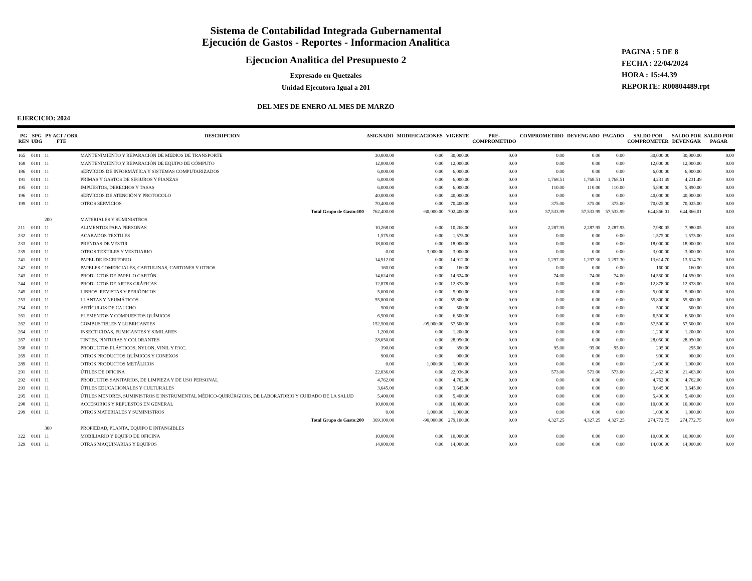Sistema de Contabilidad Integrada Gubernamental
Ejecución de Gastos - Reportes - Informacion Analitica
Ejecucion Analitica del Presupuesto 2
Expresado en Quetzales
Unidad Ejecutora Igual a 201
DEL MES DE ENERO AL MES DE MARZO
PAGINA : 5 DE 8
FECHA : 22/04/2024
HORA : 15:44.39
REPORTE: R00804489.rpt
EJERCICIO: 2024
| PG REN | SPG UBG | PY ACT / OBR FTE | DESCRIPCION | ASIGNADO | MODIFICACIONES | VIGENTE | PRE- COMPROMETIDO | COMPROMETIDO | DEVENGADO | PAGADO | SALDO POR COMPROMETER | SALDO POR DEVENGAR | SALDO POR PAGAR |
| --- | --- | --- | --- | --- | --- | --- | --- | --- | --- | --- | --- | --- | --- |
| 165 | 0101 | 11 | MANTENIMIENTO Y REPARACIÓN DE MEDIOS DE TRANSPORTE | 30,000.00 | 0.00 | 30,000.00 | 0.00 | 0.00 | 0.00 | 0.00 | 30,000.00 | 30,000.00 | 0.00 |
| 168 | 0101 | 11 | MANTENIMIENTO Y REPARACIÓN DE EQUIPO DE CÓMPUTO | 12,000.00 | 0.00 | 12,000.00 | 0.00 | 0.00 | 0.00 | 0.00 | 12,000.00 | 12,000.00 | 0.00 |
| 186 | 0101 | 11 | SERVICIOS DE INFORMÁTICA Y SISTEMAS COMPUTARIZADOS | 6,000.00 | 0.00 | 6,000.00 | 0.00 | 0.00 | 0.00 | 0.00 | 6,000.00 | 6,000.00 | 0.00 |
| 191 | 0101 | 11 | PRIMAS Y GASTOS DE SEGUROS Y FIANZAS | 6,000.00 | 0.00 | 6,000.00 | 0.00 | 1,768.51 | 1,768.51 | 1,768.51 | 4,231.49 | 4,231.49 | 0.00 |
| 195 | 0101 | 11 | IMPUESTOS, DERECHOS Y TASAS | 6,000.00 | 0.00 | 6,000.00 | 0.00 | 110.00 | 110.00 | 110.00 | 5,890.00 | 5,890.00 | 0.00 |
| 196 | 0101 | 11 | SERVICIOS DE ATENCIÓN Y PROTOCOLO | 40,000.00 | 0.00 | 40,000.00 | 0.00 | 0.00 | 0.00 | 0.00 | 40,000.00 | 40,000.00 | 0.00 |
| 199 | 0101 | 11 | OTROS SERVICIOS | 70,400.00 | 0.00 | 70,400.00 | 0.00 | 375.00 | 375.00 | 375.00 | 70,025.00 | 70,025.00 | 0.00 |
| | | | Total Grupo de Gasto:100 | 762,400.00 | -60,000.00 | 702,400.00 | 0.00 | 57,533.99 | 57,533.99 | 57,533.99 | 644,866.01 | 644,866.01 | 0.00 |
| | | 200 | MATERIALES Y SUMINISTROS | | | | | | | | | | |
| 211 | 0101 | 11 | ALIMENTOS PARA PERSONAS | 10,268.00 | 0.00 | 10,268.00 | 0.00 | 2,287.95 | 2,287.95 | 2,287.95 | 7,980.05 | 7,980.05 | 0.00 |
| 232 | 0101 | 11 | ACABADOS TEXTILES | 1,575.00 | 0.00 | 1,575.00 | 0.00 | 0.00 | 0.00 | 0.00 | 1,575.00 | 1,575.00 | 0.00 |
| 233 | 0101 | 11 | PRENDAS DE VESTIR | 18,000.00 | 0.00 | 18,000.00 | 0.00 | 0.00 | 0.00 | 0.00 | 18,000.00 | 18,000.00 | 0.00 |
| 239 | 0101 | 11 | OTROS TEXTILES Y VESTUARIO | 0.00 | 3,000.00 | 3,000.00 | 0.00 | 0.00 | 0.00 | 0.00 | 3,000.00 | 3,000.00 | 0.00 |
| 241 | 0101 | 11 | PAPEL DE ESCRITORIO | 14,912.00 | 0.00 | 14,912.00 | 0.00 | 1,297.30 | 1,297.30 | 1,297.30 | 13,614.70 | 13,614.70 | 0.00 |
| 242 | 0101 | 11 | PAPELES COMERCIALES, CARTULINAS, CARTONES Y OTROS | 160.00 | 0.00 | 160.00 | 0.00 | 0.00 | 0.00 | 0.00 | 160.00 | 160.00 | 0.00 |
| 243 | 0101 | 11 | PRODUCTOS DE PAPEL O CARTÓN | 14,624.00 | 0.00 | 14,624.00 | 0.00 | 74.00 | 74.00 | 74.00 | 14,550.00 | 14,550.00 | 0.00 |
| 244 | 0101 | 11 | PRODUCTOS DE ARTES GRÁFICAS | 12,878.00 | 0.00 | 12,878.00 | 0.00 | 0.00 | 0.00 | 0.00 | 12,878.00 | 12,878.00 | 0.00 |
| 245 | 0101 | 11 | LIBROS, REVISTAS Y PERIÓDICOS | 5,000.00 | 0.00 | 5,000.00 | 0.00 | 0.00 | 0.00 | 0.00 | 5,000.00 | 5,000.00 | 0.00 |
| 253 | 0101 | 11 | LLANTAS Y NEUMÁTICOS | 55,800.00 | 0.00 | 55,800.00 | 0.00 | 0.00 | 0.00 | 0.00 | 55,800.00 | 55,800.00 | 0.00 |
| 254 | 0101 | 11 | ARTÍCULOS DE CAUCHO | 500.00 | 0.00 | 500.00 | 0.00 | 0.00 | 0.00 | 0.00 | 500.00 | 500.00 | 0.00 |
| 261 | 0101 | 11 | ELEMENTOS Y COMPUESTOS QUÍMICOS | 6,500.00 | 0.00 | 6,500.00 | 0.00 | 0.00 | 0.00 | 0.00 | 6,500.00 | 6,500.00 | 0.00 |
| 262 | 0101 | 11 | COMBUSTIBLES Y LUBRICANTES | 152,500.00 | -95,000.00 | 57,500.00 | 0.00 | 0.00 | 0.00 | 0.00 | 57,500.00 | 57,500.00 | 0.00 |
| 264 | 0101 | 11 | INSECTICIDAS, FUMIGANTES Y SIMILARES | 1,200.00 | 0.00 | 1,200.00 | 0.00 | 0.00 | 0.00 | 0.00 | 1,200.00 | 1,200.00 | 0.00 |
| 267 | 0101 | 11 | TINTES, PINTURAS Y COLORANTES | 28,050.00 | 0.00 | 28,050.00 | 0.00 | 0.00 | 0.00 | 0.00 | 28,050.00 | 28,050.00 | 0.00 |
| 268 | 0101 | 11 | PRODUCTOS PLÁSTICOS, NYLON, VINIL Y P.V.C. | 390.00 | 0.00 | 390.00 | 0.00 | 95.00 | 95.00 | 95.00 | 295.00 | 295.00 | 0.00 |
| 269 | 0101 | 11 | OTROS PRODUCTOS QUÍMICOS Y CONEXOS | 900.00 | 0.00 | 900.00 | 0.00 | 0.00 | 0.00 | 0.00 | 900.00 | 900.00 | 0.00 |
| 289 | 0101 | 11 | OTROS PRODUCTOS METÁLICOS | 0.00 | 1,000.00 | 1,000.00 | 0.00 | 0.00 | 0.00 | 0.00 | 1,000.00 | 1,000.00 | 0.00 |
| 291 | 0101 | 11 | ÚTILES DE OFICINA | 22,036.00 | 0.00 | 22,036.00 | 0.00 | 573.00 | 573.00 | 573.00 | 21,463.00 | 21,463.00 | 0.00 |
| 292 | 0101 | 11 | PRODUCTOS SANITARIOS, DE LIMPIEZA Y DE USO PERSONAL | 4,762.00 | 0.00 | 4,762.00 | 0.00 | 0.00 | 0.00 | 0.00 | 4,762.00 | 4,762.00 | 0.00 |
| 293 | 0101 | 11 | ÚTILES EDUCACIONALES Y CULTURALES | 3,645.00 | 0.00 | 3,645.00 | 0.00 | 0.00 | 0.00 | 0.00 | 3,645.00 | 3,645.00 | 0.00 |
| 295 | 0101 | 11 | ÚTILES MENORES, SUMINISTROS E INSTRUMENTAL MÉDICO-QUIRÚRGICOS, DE LABORATORIO Y CUIDADO DE LA SALUD | 5,400.00 | 0.00 | 5,400.00 | 0.00 | 0.00 | 0.00 | 0.00 | 5,400.00 | 5,400.00 | 0.00 |
| 298 | 0101 | 11 | ACCESORIOS Y REPUESTOS EN GENERAL | 10,000.00 | 0.00 | 10,000.00 | 0.00 | 0.00 | 0.00 | 0.00 | 10,000.00 | 10,000.00 | 0.00 |
| 299 | 0101 | 11 | OTROS MATERIALES Y SUMINISTROS | 0.00 | 1,000.00 | 1,000.00 | 0.00 | 0.00 | 0.00 | 0.00 | 1,000.00 | 1,000.00 | 0.00 |
| | | | Total Grupo de Gasto:200 | 369,100.00 | -90,000.00 | 279,100.00 | 0.00 | 4,327.25 | 4,327.25 | 4,327.25 | 274,772.75 | 274,772.75 | 0.00 |
| | | 300 | PROPIEDAD, PLANTA, EQUIPO E INTANGIBLES | | | | | | | | | | |
| 322 | 0101 | 11 | MOBILIARIO Y EQUIPO DE OFICINA | 10,000.00 | 0.00 | 10,000.00 | 0.00 | 0.00 | 0.00 | 0.00 | 10,000.00 | 10,000.00 | 0.00 |
| 329 | 0101 | 11 | OTRAS MAQUINARIAS Y EQUIPOS | 14,000.00 | 0.00 | 14,000.00 | 0.00 | 0.00 | 0.00 | 0.00 | 14,000.00 | 14,000.00 | 0.00 |